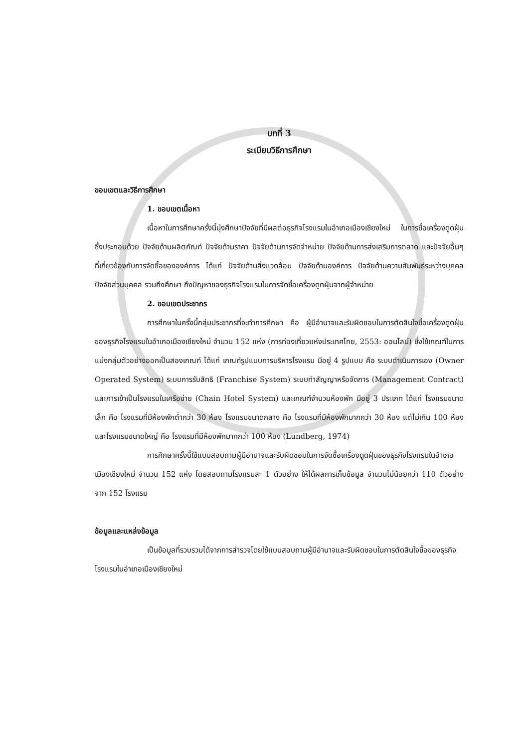บทที่ 3
ระเบียบวิธีการศึกษา
ขอบเขตและวิธีการศึกษา
1. ขอบเขตเนื้อหา
เนื้อหาในการศึกษาครั้งนี้มุ่งศึกษาปัจจัยที่มีผลต่อธุรกิจโรงแรมในอำเภอเมืองเชียงใหม่ ในการซื้อเครื่องดูดฝุ่น ซึ่งประกอบด้วย ปัจจัยด้านผลิตภัณฑ์ ปัจจัยด้านราคา ปัจจัยด้านการจัดจำหน่าย ปัจจัยด้านการส่งเสริมการตลาด และปัจจัยอื่นๆ ที่เกี่ยวข้องกับการจัดซื้อขององค์การ ได้แก่ ปัจจัยด้านสิ่งแวดล้อม ปัจจัยด้านองค์การ ปัจจัยด้านความสัมพันธ์ระหว่างบุคคล ปัจจัยส่วนบุคคล รวมถึงศึกษา ถึงปัญหาของธุรกิจโรงแรมในการจัดซื้อเครื่องดูดฝุ่นจากผู้จำหน่าย
2. ขอบเขตประชากร
การศึกษาในครั้งนี้กลุ่มประชากรที่จะทำการศึกษา คือ ผู้มีอำนาจและรับผิดชอบในการตัดสินใจซื้อเครื่องดูดฝุ่นของธุรกิจโรงแรมในอำเภอเมืองเชียงใหม่ จำนวน 152 แห่ง (การท่องเที่ยวแห่งประเทศไทย, 2553: ออนไลน์) ซึ่งใช้เกณฑ์ในการแบ่งกลุ่มตัวอย่างออกเป็นสองเกณฑ์ ได้แก่ เกณฑ์รูปแบบการบริหารโรงแรม มีอยู่ 4 รูปแบบ คือ ระบบดำเนินการเอง (Owner Operated System) ระบบการรับสิทธิ (Franchise System) ระบบทำสัญญาหรือจัดการ (Management Contract) และการเข้าเป็นโรงแรมในเครือข่าย (Chain Hotel System) และเกณฑ์จำนวนห้องพัก มีอยู่ 3 ประเภท ได้แก่ โรงแรมขนาดเล็ก คือ โรงแรมที่มีห้องพักต่ำกว่า 30 ห้อง โรงแรมขนาดกลาง คือ โรงแรมที่มีห้องพักมากกว่า 30 ห้อง แต่ไม่เกิน 100 ห้อง และโรงแรมขนาดใหญ่ คือ โรงแรมที่มีห้องพักมากกว่า 100 ห้อง (Lundberg, 1974)
การศึกษาครั้งนี้ใช้แบบสอบถามผู้มีอำนาจและรับผิดชอบในการจัดซื้อเครื่องดูดฝุ่นของธุรกิจโรงแรมในอำเภอเมืองเชียงใหม่ จำนวน 152 แห่ง โดยสอบถามโรงแรมละ 1 ตัวอย่าง ให้ได้ผลการเก็บข้อมูล จำนวนไม่น้อยกว่า 110 ตัวอย่าง จาก 152 โรงแรม
ข้อมูลและแหล่งข้อมูล
เป็นข้อมูลที่รวบรวมได้จากการสำรวจโดยใช้แบบสอบถามผู้มีอำนาจและรับผิดชอบในการตัดสินใจซื้อของธุรกิจโรงแรมในอำเภอเมืองเชียงใหม่